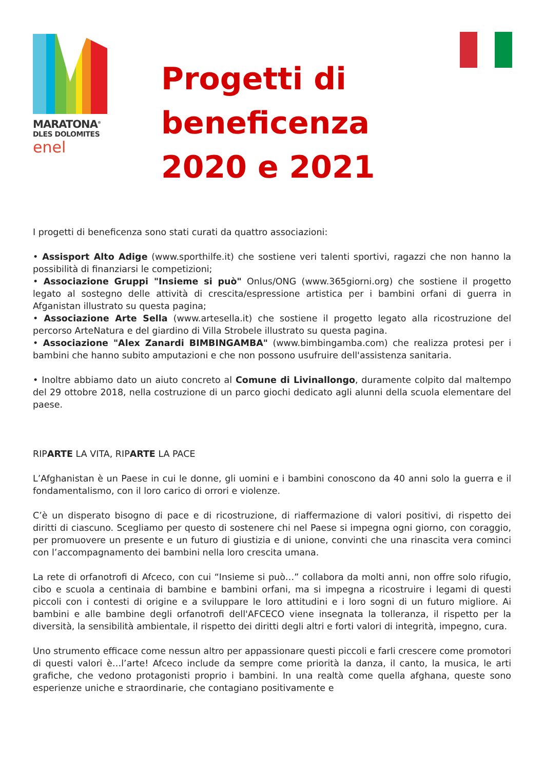MARATONA<sup>®</sup>
DLES DOLOMITES
enel
Progetti di
beneficenza
2020 e 2021
I progetti di beneficenza sono stati curati da quattro associazioni:
• Assisport Alto Adige (www.sporthilfe.it) che sostiene veri talenti sportivi, ragazzi che non hanno la possibilità di finanziarsi le competizioni;
• Associazione Gruppi "Insieme si può" Onlus/ONG (www.365giorni.org) che sostiene il progetto legato al sostegno delle attività di crescita/espressione artistica per i bambini orfani di guerra in Afganistan illustrato su questa pagina;
• Associazione Arte Sella (www.artesella.it) che sostiene il progetto legato alla ricostruzione del percorso ArteNatura e del giardino di Villa Strobele illustrato su questa pagina.
• Associazione "Alex Zanardi BIMBINGAMBA" (www.bimbingamba.com) che realizza protesi per i bambini che hanno subito amputazioni e che non possono usufruire dell'assistenza sanitaria.
• Inoltre abbiamo dato un aiuto concreto al Comune di Livinallongo, duramente colpito dal maltempo del 29 ottobre 2018, nella costruzione di un parco giochi dedicato agli alunni della scuola elementare del paese.
RIPARTE LA VITA, RIPARTE LA PACE
L’Afghanistan è un Paese in cui le donne, gli uomini e i bambini conoscono da 40 anni solo la guerra e il fondamentalismo, con il loro carico di orrori e violenze.
C’è un disperato bisogno di pace e di ricostruzione, di riaffermazione di valori positivi, di rispetto dei diritti di ciascuno. Scegliamo per questo di sostenere chi nel Paese si impegna ogni giorno, con coraggio, per promuovere un presente e un futuro di giustizia e di unione, convinti che una rinascita vera cominci con l’accompagnamento dei bambini nella loro crescita umana.
La rete di orfanotrofi di Afceco, con cui “Insieme si può…” collabora da molti anni, non offre solo rifugio, cibo e scuola a centinaia di bambine e bambini orfani, ma si impegna a ricostruire i legami di questi piccoli con i contesti di origine e a sviluppare le loro attitudini e i loro sogni di un futuro migliore. Ai bambini e alle bambine degli orfanotrofi dell'AFCECO viene insegnata la tolleranza, il rispetto per la diversità, la sensibilità ambientale, il rispetto dei diritti degli altri e forti valori di integrità, impegno, cura.
Uno strumento efficace come nessun altro per appassionare questi piccoli e farli crescere come promotori di questi valori è…l’arte! Afceco include da sempre come priorità la danza, il canto, la musica, le arti grafiche, che vedono protagonisti proprio i bambini. In una realtà come quella afghana, queste sono esperienze uniche e straordinarie, che contagiano positivamente e